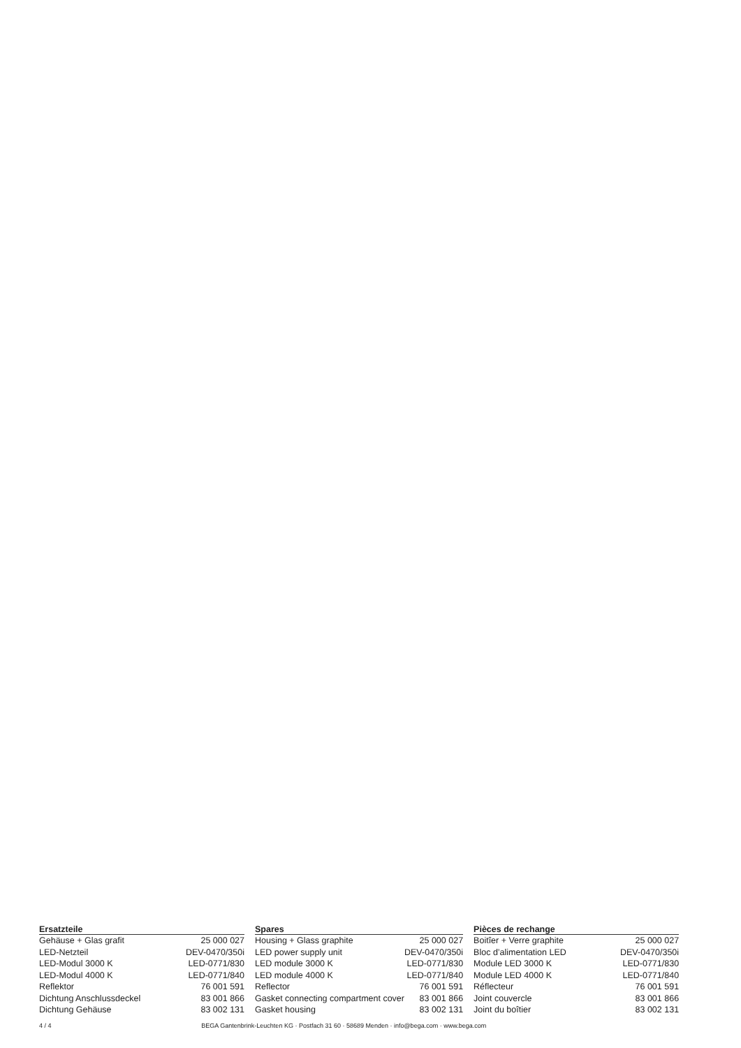| Ersatzteile | |
| --- | --- |
| Gehäuse + Glas grafit | 25 000 027 |
| LED-Netzteil | DEV-0470/350i |
| LED-Modul 3000 K | LED-0771/830 |
| LED-Modul 4000 K | LED-0771/840 |
| Reflektor | 76 001 591 |
| Dichtung Anschlussdeckel | 83 001 866 |
| Dichtung Gehäuse | 83 002 131 |
| Spares | |
| --- | --- |
| Housing + Glass graphite | 25 000 027 |
| LED power supply unit | DEV-0470/350i |
| LED module 3000 K | LED-0771/830 |
| LED module 4000 K | LED-0771/840 |
| Reflector | 76 001 591 |
| Gasket connecting compartment cover | 83 001 866 |
| Gasket housing | 83 002 131 |
| Pièces de rechange | |
| --- | --- |
| Boitîer + Verre graphite | 25 000 027 |
| Bloc d’alimentation LED | DEV-0470/350i |
| Module LED 3000 K | LED-0771/830 |
| Module LED 4000 K | LED-0771/840 |
| Réflecteur | 76 001 591 |
| Joint couvercle | 83 001 866 |
| Joint du boîtier | 83 002 131 |
4 / 4 BEGA Gantenbrink-Leuchten KG · Postfach 31 60 · 58689 Menden · info@bega.com · www.bega.com